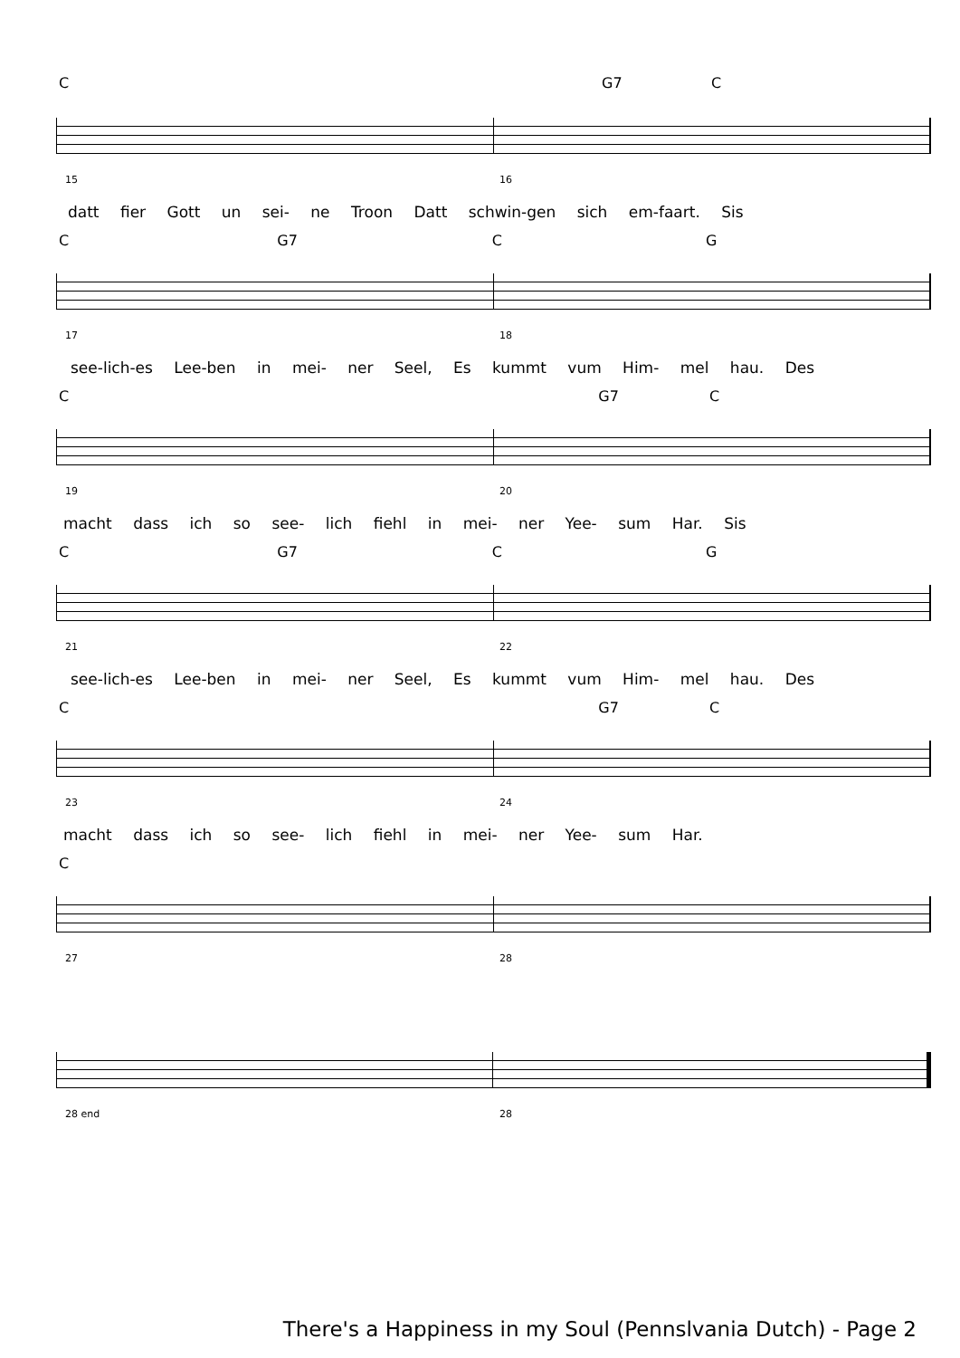C G7 C
15 16
datt fier Gott un sei- ne Troon Datt schwin-gen sich em-faart. Sis
C G7 C G
17 18
see-lich-es Lee-ben in mei- ner Seel, Es kummt vum Him- mel hau. Des
C G7 C
19 20
macht dass ich so see- lich fiehl in mei- ner Yee- sum Har. Sis
C G7 C G
21 22
see-lich-es Lee-ben in mei- ner Seel, Es kummt vum Him- mel hau. Des
C G7 C
23 24
macht dass ich so see- lich fiehl in mei- ner Yee- sum Har.
C
27 28
28 end 28
There's a Happiness in my Soul (Pennslvania Dutch) - Page 2